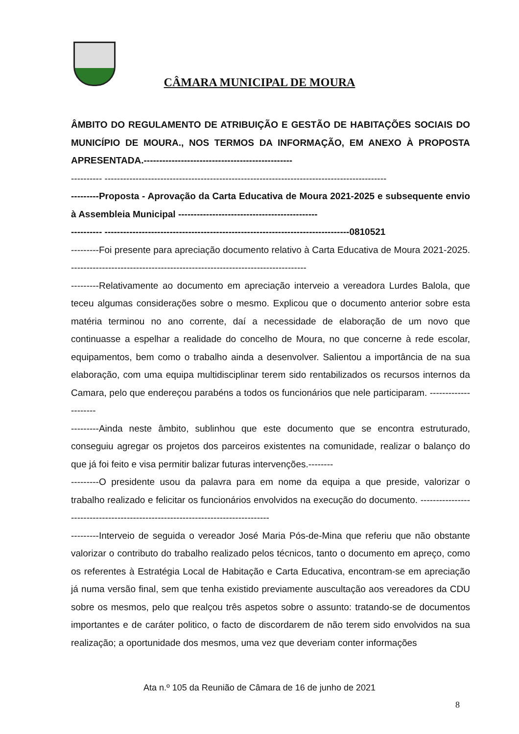CÂMARA MUNICIPAL DE MOURA
ÂMBITO DO REGULAMENTO DE ATRIBUIÇÃO E GESTÃO DE HABITAÇÕES SOCIAIS DO MUNICÍPIO DE MOURA., NOS TERMOS DA INFORMAÇÃO, EM ANEXO À PROPOSTA APRESENTADA.------------------------------------------------
---------- -------------------------------------------------------------------------------------------
---------Proposta - Aprovação da Carta Educativa de Moura 2021-2025 e subsequente envio à Assembleia Municipal ---------------------------------------------
---------- -------------------------------------------------------------------------------0810521
---------Foi presente para apreciação documento relativo à Carta Educativa de Moura 2021-2025. ----------------------------------------------------------------------------
---------Relativamente ao documento em apreciação interveio a vereadora Lurdes Balola, que teceu algumas considerações sobre o mesmo. Explicou que o documento anterior sobre esta matéria terminou no ano corrente, daí a necessidade de elaboração de um novo que continuasse a espelhar a realidade do concelho de Moura, no que concerne à rede escolar, equipamentos, bem como o trabalho ainda a desenvolver. Salientou a importância de na sua elaboração, com uma equipa multidisciplinar terem sido rentabilizados os recursos internos da Camara, pelo que endereçou parabéns a todos os funcionários que nele participaram. ---------------------
---------Ainda neste âmbito, sublinhou que este documento que se encontra estruturado, conseguiu agregar os projetos dos parceiros existentes na comunidade, realizar o balanço do que já foi feito e visa permitir balizar futuras intervenções.--------
---------O presidente usou da palavra para em nome da equipa a que preside, valorizar o trabalho realizado e felicitar os funcionários envolvidos na execução do documento. --------------------------------------------------------------------------------
---------Interveio de seguida o vereador José Maria Pós-de-Mina que referiu que não obstante valorizar o contributo do trabalho realizado pelos técnicos, tanto o documento em apreço, como os referentes à Estratégia Local de Habitação e Carta Educativa, encontram-se em apreciação já numa versão final, sem que tenha existido previamente auscultação aos vereadores da CDU sobre os mesmos, pelo que realçou três aspetos sobre o assunto: tratando-se de documentos importantes e de caráter politico, o facto de discordarem de não terem sido envolvidos na sua realização; a oportunidade dos mesmos, uma vez que deveriam conter informações
Ata n.º 105 da Reunião de Câmara de 16 de junho de 2021
8